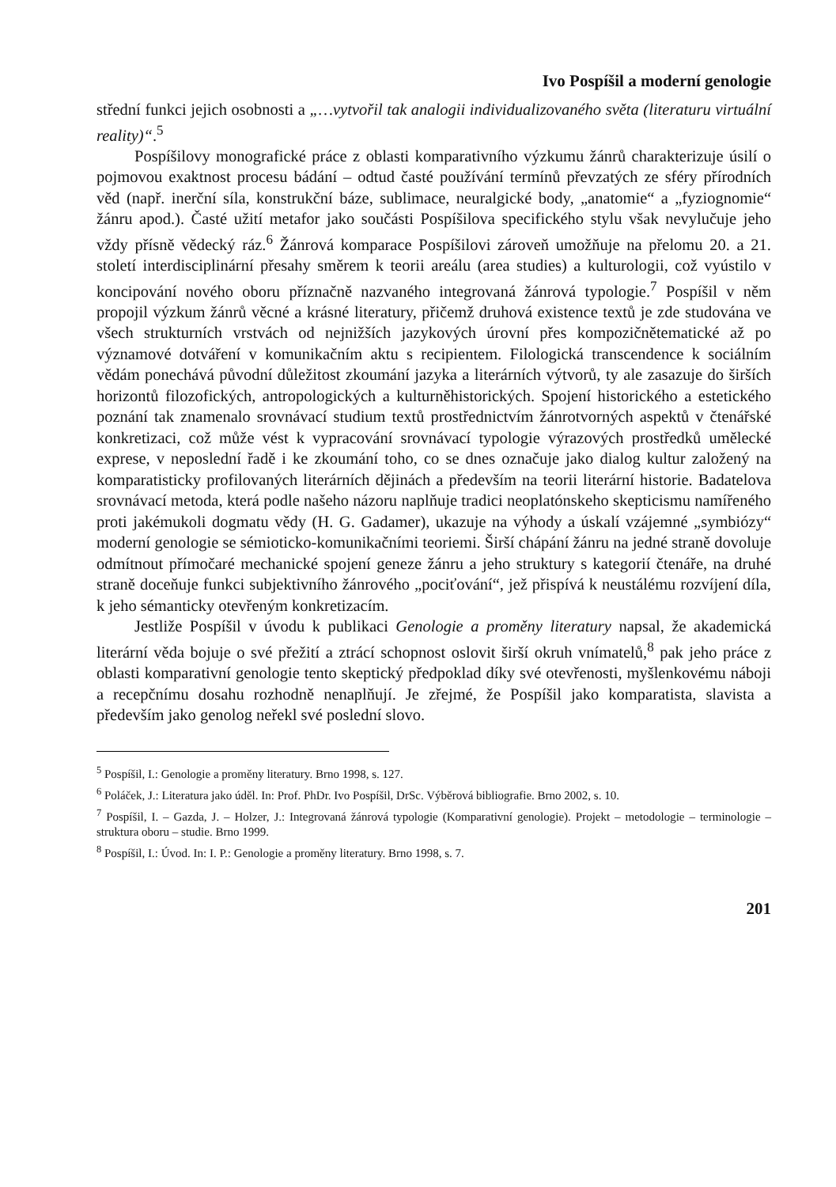Ivo Pospíšil a moderní genologie
střední funkci jejich osobnosti a „…vytvořil tak analogii individualizovaného světa (literaturu virtuální reality)“.<sup>5</sup>
Pospíšilovy monografické práce z oblasti komparativního výzkumu žánrů charakterizuje úsilí o pojmovou exaktnost procesu bádání – odtud časté používání termínů převzatých ze sféry přírodních věd (např. inerční síla, konstrukční báze, sublimace, neuralgické body, „anatomie“ a „fyziognomie“ žánru apod.). Časté užití metafor jako součásti Pospíšilova specifického stylu však nevylučuje jeho vždy přísně vědecký ráz.<sup>6</sup> Žánrová komparace Pospíšilovi zároveň umožňuje na přelomu 20. a 21. století interdisciplinární přesahy směrem k teorii areálu (area studies) a kulturologii, což vyústilo v koncipování nového oboru příznačně nazvaného integrovaná žánrová typologie.<sup>7</sup> Pospíšil v něm propojil výzkum žánrů věcné a krásné literatury, přičemž druhová existence textů je zde studována ve všech strukturních vrstvách od nejnižších jazykových úrovní přes kompozičnětematické až po významové dotváření v komunikačním aktu s recipientem. Filologická transcendence k sociálním vědám ponechává původní důležitost zkoumání jazyka a literárních výtvorů, ty ale zasazuje do širších horizontů filozofických, antropologických a kulturněhistorických. Spojení historického a estetického poznání tak znamenalo srovnávací studium textů prostřednictvím žánrotvorných aspektů v čtenářské konkretizaci, což může vést k vypracování srovnávací typologie výrazových prostředků umělecké exprese, v neposlední řadě i ke zkoumání toho, co se dnes označuje jako dialog kultur založený na komparatisticky profilovaných literárních dějinách a především na teorii literární historie. Badatelova srovnávací metoda, která podle našeho názoru naplňuje tradici neoplatónskeho skepticismu namířeného proti jakémukoli dogmatu vědy (H. G. Gadamer), ukazuje na výhody a úskalí vzájemné „symbiózy“ moderní genologie se sémioticko-komunikačními teoriemi. Širší chápání žánru na jedné straně dovoluje odmítnout přímočaré mechanické spojení geneze žánru a jeho struktury s kategorií čtenáře, na druhé straně doceňuje funkci subjektivního žánrového „pociťování“, jež přispívá k neustálému rozvíjení díla, k jeho sémanticky otevřeným konkretizacím.
Jestliže Pospíšil v úvodu k publikaci Genologie a proměny literatury napsal, že akademická literární věda bojuje o své přežití a ztrácí schopnost oslovit širší okruh vnímatelů,<sup>8</sup> pak jeho práce z oblasti komparativní genologie tento skeptický předpoklad díky své otevřenosti, myšlenkovému náboji a recepčnímu dosahu rozhodně nenaplňují. Je zřejmé, že Pospíšil jako komparatista, slavista a především jako genolog neřekl své poslední slovo.
<sup>5</sup> Pospíšil, I.: Genologie a proměny literatury. Brno 1998, s. 127.
<sup>6</sup> Poláček, J.: Literatura jako úděl. In: Prof. PhDr. Ivo Pospíšil, DrSc. Výběrová bibliografie. Brno 2002, s. 10.
<sup>7</sup> Pospíšil, I. – Gazda, J. – Holzer, J.: Integrovaná žánrová typologie (Komparativní genologie). Projekt – metodologie – terminologie – struktura oboru – studie. Brno 1999.
<sup>8</sup> Pospíšil, I.: Úvod. In: I. P.: Genologie a proměny literatury. Brno 1998, s. 7.
201